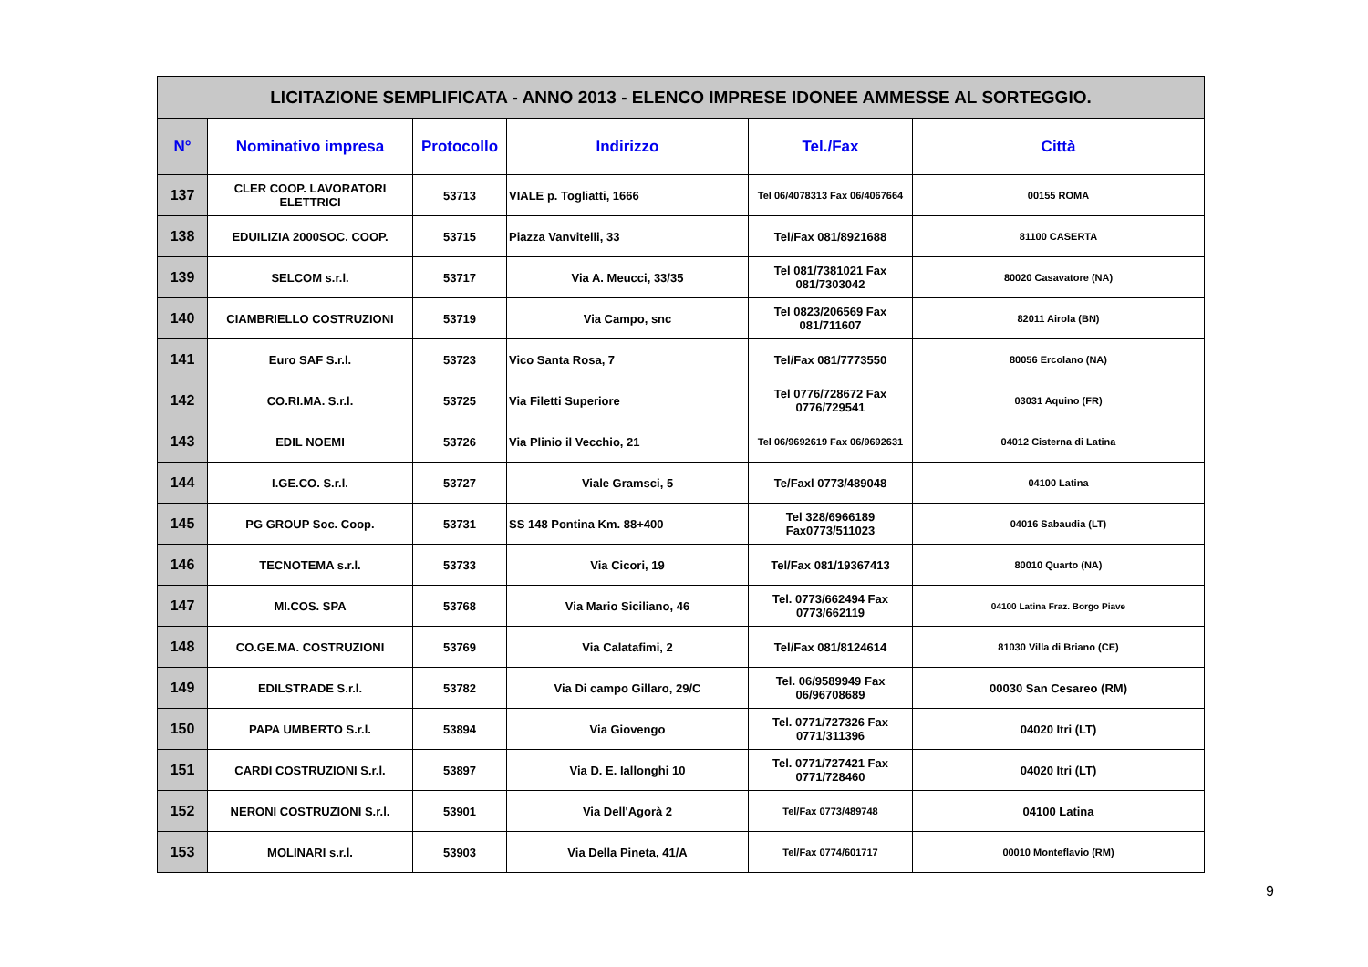| LICITAZIONE SEMPLIFICATA - ANNO 2013 - ELENCO IMPRESE IDONEE AMMESSE AL SORTEGGIO. | | | | | |
| N° | Nominativo impresa | Protocollo | Indirizzo | Tel./Fax | Città |
| 137 | CLER COOP. LAVORATORI ELETTRICI | 53713 | VIALE p. Togliatti, 1666 | Tel 06/4078313 Fax 06/4067664 | 00155 ROMA |
| 138 | EDUILIZIA 2000SOC. COOP. | 53715 | Piazza Vanvitelli, 33 | Tel/Fax 081/8921688 | 81100 CASERTA |
| 139 | SELCOM s.r.l. | 53717 | Via A. Meucci, 33/35 | Tel 081/7381021 Fax 081/7303042 | 80020 Casavatore (NA) |
| 140 | CIAMBRIELLO COSTRUZIONI | 53719 | Via Campo, snc | Tel 0823/206569 Fax 081/711607 | 82011 Airola (BN) |
| 141 | Euro SAF S.r.l. | 53723 | Vico Santa Rosa, 7 | Tel/Fax 081/7773550 | 80056 Ercolano (NA) |
| 142 | CO.RI.MA. S.r.l. | 53725 | Via Filetti Superiore | Tel 0776/728672 Fax 0776/729541 | 03031 Aquino (FR) |
| 143 | EDIL NOEMI | 53726 | Via Plinio il Vecchio, 21 | Tel 06/9692619 Fax 06/9692631 | 04012 Cisterna di Latina |
| 144 | I.GE.CO. S.r.l. | 53727 | Viale Gramsci, 5 | Te/Faxl 0773/489048 | 04100 Latina |
| 145 | PG GROUP Soc. Coop. | 53731 | SS 148 Pontina Km. 88+400 | Tel 328/6966189 Fax0773/511023 | 04016 Sabaudia (LT) |
| 146 | TECNOTEMA s.r.l. | 53733 | Via Cicori, 19 | Tel/Fax 081/19367413 | 80010 Quarto (NA) |
| 147 | MI.COS. SPA | 53768 | Via Mario Siciliano, 46 | Tel. 0773/662494 Fax 0773/662119 | 04100 Latina Fraz. Borgo Piave |
| 148 | CO.GE.MA. COSTRUZIONI | 53769 | Via Calatafimi, 2 | Tel/Fax 081/8124614 | 81030 Villa di Briano (CE) |
| 149 | EDILSTRADE S.r.l. | 53782 | Via Di campo Gillaro, 29/C | Tel. 06/9589949 Fax 06/96708689 | 00030 San Cesareo (RM) |
| 150 | PAPA UMBERTO S.r.l. | 53894 | Via Giovengo | Tel. 0771/727326 Fax 0771/311396 | 04020 Itri (LT) |
| 151 | CARDI COSTRUZIONI S.r.l. | 53897 | Via D. E. Iallonghi 10 | Tel. 0771/727421 Fax 0771/728460 | 04020 Itri (LT) |
| 152 | NERONI COSTRUZIONI S.r.l. | 53901 | Via Dell'Agorà 2 | Tel/Fax 0773/489748 | 04100 Latina |
| 153 | MOLINARI s.r.l. | 53903 | Via Della Pineta, 41/A | Tel/Fax 0774/601717 | 00010 Monteflavio (RM) |
9